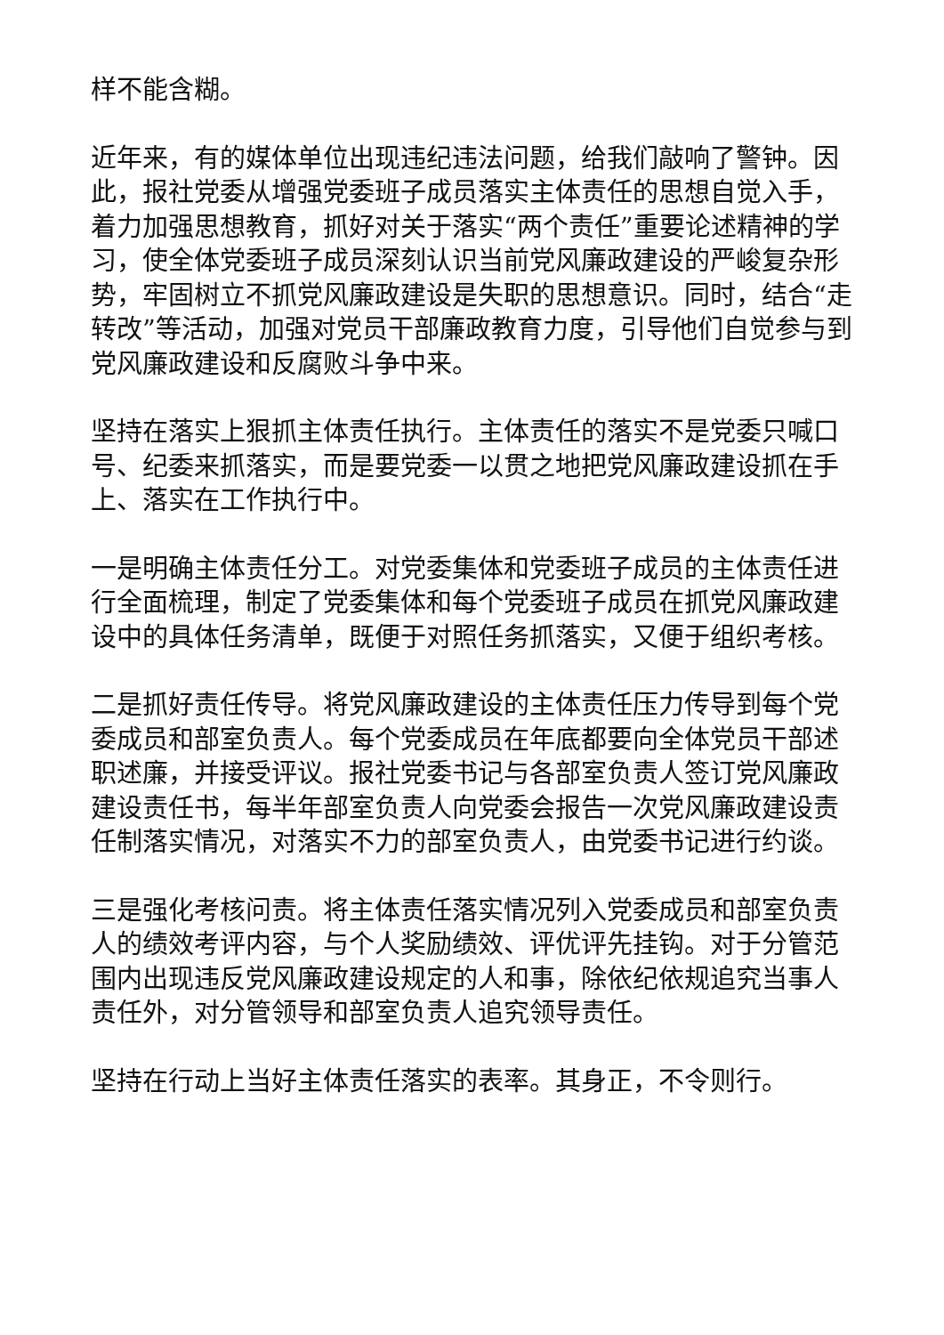样不能含糊。
近年来，有的媒体单位出现违纪违法问题，给我们敲响了警钟。因此，报社党委从增强党委班子成员落实主体责任的思想自觉入手，着力加强思想教育，抓好对关于落实“两个责任”重要论述精神的学习，使全体党委班子成员深刻认识当前党风廉政建设的严峻复杂形势，牢固树立不抓党风廉政建设是失职的思想意识。同时，结合“走转改”等活动，加强对党员干部廉政教育力度，引导他们自觉参与到党风廉政建设和反腐败斗争中来。
坚持在落实上狠抓主体责任执行。主体责任的落实不是党委只喊口号、纪委来抓落实，而是要党委一以贯之地把党风廉政建设抓在手上、落实在工作执行中。
一是明确主体责任分工。对党委集体和党委班子成员的主体责任进行全面梳理，制定了党委集体和每个党委班子成员在抓党风廉政建设中的具体任务清单，既便于对照任务抓落实，又便于组织考核。
二是抓好责任传导。将党风廉政建设的主体责任压力传导到每个党委成员和部室负责人。每个党委成员在年底都要向全体党员干部述职述廉，并接受评议。报社党委书记与各部室负责人签订党风廉政建设责任书，每半年部室负责人向党委会报告一次党风廉政建设责任制落实情况，对落实不力的部室负责人，由党委书记进行约谈。
三是强化考核问责。将主体责任落实情况列入党委成员和部室负责人的绩效考评内容，与个人奖励绩效、评优评先挂钩。对于分管范围内出现违反党风廉政建设规定的人和事，除依纪依规追究当事人责任外，对分管领导和部室负责人追究领导责任。
坚持在行动上当好主体责任落实的表率。其身正，不令则行。